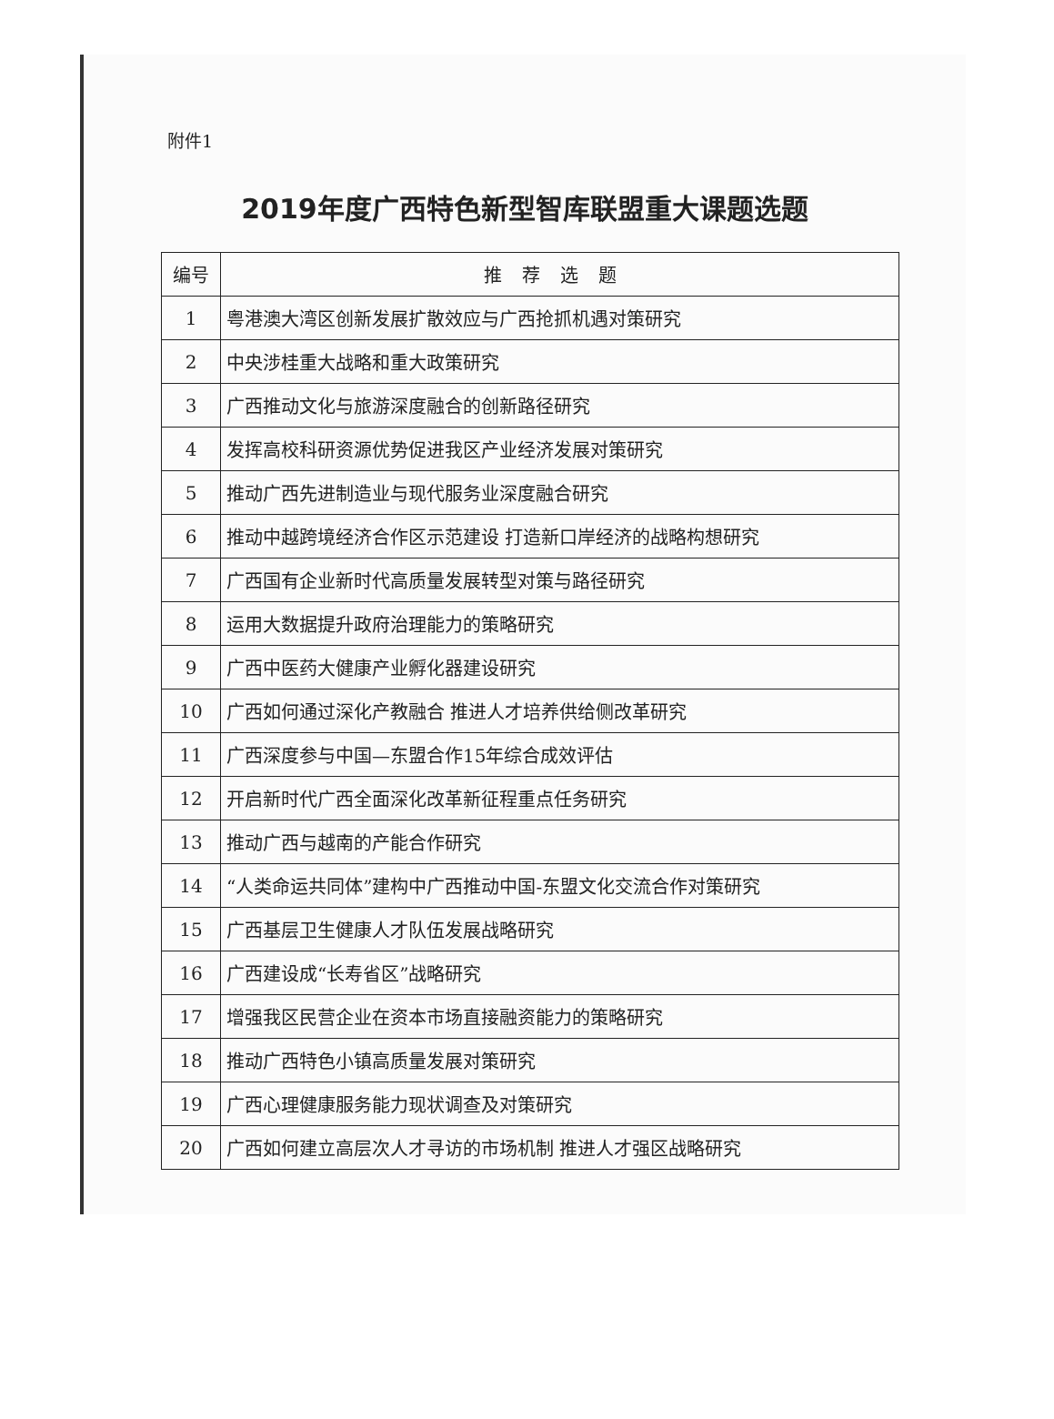附件1
2019年度广西特色新型智库联盟重大课题选题
| 编号 | 推荐选题 |
| --- | --- |
| 1 | 粤港澳大湾区创新发展扩散效应与广西抢抓机遇对策研究 |
| 2 | 中央涉桂重大战略和重大政策研究 |
| 3 | 广西推动文化与旅游深度融合的创新路径研究 |
| 4 | 发挥高校科研资源优势促进我区产业经济发展对策研究 |
| 5 | 推动广西先进制造业与现代服务业深度融合研究 |
| 6 | 推动中越跨境经济合作区示范建设 打造新口岸经济的战略构想研究 |
| 7 | 广西国有企业新时代高质量发展转型对策与路径研究 |
| 8 | 运用大数据提升政府治理能力的策略研究 |
| 9 | 广西中医药大健康产业孵化器建设研究 |
| 10 | 广西如何通过深化产教融合 推进人才培养供给侧改革研究 |
| 11 | 广西深度参与中国—东盟合作15年综合成效评估 |
| 12 | 开启新时代广西全面深化改革新征程重点任务研究 |
| 13 | 推动广西与越南的产能合作研究 |
| 14 | “人类命运共同体”建构中广西推动中国-东盟文化交流合作对策研究 |
| 15 | 广西基层卫生健康人才队伍发展战略研究 |
| 16 | 广西建设成“长寿省区”战略研究 |
| 17 | 增强我区民营企业在资本市场直接融资能力的策略研究 |
| 18 | 推动广西特色小镇高质量发展对策研究 |
| 19 | 广西心理健康服务能力现状调查及对策研究 |
| 20 | 广西如何建立高层次人才寻访的市场机制 推进人才强区战略研究 |